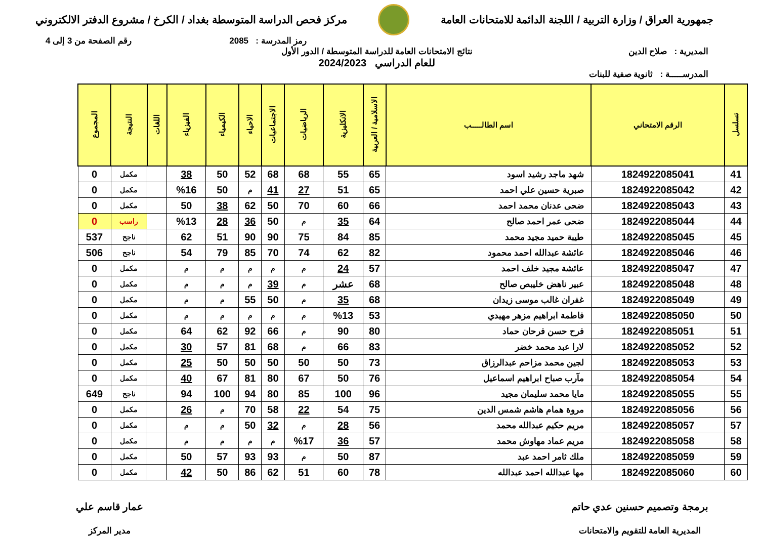جمهورية العراق / وزارة التربية / اللجنة الدائمة للامتحانات العامة
مركز فحص الدراسة المتوسطة بغداد / الكرخ / مشروع الدفتر الالكتروني
رمز المدرسة : 2085 رقم الصفحة من 3 إلى 4
المديرية : صلاح الدين نتائج الامتحانات العامة للدراسة المتوسطة / الدور الأول
للعام الدراسي 2024/2023
المدرســـــة : ثانوية صفية للبنات
| تسلسل | الرقم الامتحاني | اسم الطالـــــب | الاسلامية / العربية | الانكليزية | الرياضيات | الاجتماعيات | الاحياء | الكيمياء | الفيزياء | اللغات | النتيجة | المجموع |
| --- | --- | --- | --- | --- | --- | --- | --- | --- | --- | --- | --- | --- |
| 41 | 1824922085041 | شهد ماجد رشيد اسود | 65 | 55 | 68 | 68 | 52 | 50 | 38 | | مكمل | 0 |
| 42 | 1824922085042 | صبرية حسين علي احمد | 65 | 51 | 27 | 41 | م | 50 | %16 | | مكمل | 0 |
| 43 | 1824922085043 | ضحى عدنان محمد احمد | 66 | 60 | 70 | 50 | 62 | 38 | 50 | | مكمل | 0 |
| 44 | 1824922085044 | ضحى عمر احمد صالح | 64 | 35 | م | 50 | 36 | 28 | %13 | | راسب | 0 |
| 45 | 1824922085045 | طيبة حميد مجيد محمد | 85 | 84 | 75 | 90 | 90 | 51 | 62 | | ناجح | 537 |
| 46 | 1824922085046 | عائشة عبدالله احمد محمود | 82 | 62 | 74 | 70 | 85 | 79 | 54 | | ناجح | 506 |
| 47 | 1824922085047 | عائشة مجيد خلف احمد | 57 | 24 | م | م | م | م | م | | مكمل | 0 |
| 48 | 1824922085048 | عبير ناهض خليبص صالح | 68 | عشر | م | 39 | م | م | م | | مكمل | 0 |
| 49 | 1824922085049 | غفران غالب موسى زيدان | 68 | 35 | م | 50 | 55 | م | م | | مكمل | 0 |
| 50 | 1824922085050 | فاطمة ابراهيم مزهر مهيدي | 53 | %13 | م | م | م | م | م | | مكمل | 0 |
| 51 | 1824922085051 | فرح حسن فرحان حماد | 80 | 90 | م | 66 | 92 | 62 | 64 | | مكمل | 0 |
| 52 | 1824922085052 | لارا عبد محمد خضر | 83 | 66 | م | 68 | 81 | 57 | 30 | | مكمل | 0 |
| 53 | 1824922085053 | لجين محمد مزاحم عبدالرزاق | 73 | 50 | 50 | 50 | 50 | 50 | 25 | | مكمل | 0 |
| 54 | 1824922085054 | مآرب صباح ابراهيم اسماعيل | 76 | 50 | 67 | 80 | 81 | 67 | 40 | | مكمل | 0 |
| 55 | 1824922085055 | مايا محمد سليمان مجيد | 96 | 100 | 85 | 80 | 94 | 100 | 94 | | ناجح | 649 |
| 56 | 1824922085056 | مروة همام هاشم شمس الدين | 75 | 54 | 22 | 58 | 70 | م | 26 | | مكمل | 0 |
| 57 | 1824922085057 | مريم حكيم عبدالله محمد | 56 | 28 | م | 32 | 50 | م | م | | مكمل | 0 |
| 58 | 1824922085058 | مريم عماد مهاوش محمد | 57 | 36 | %17 | م | م | م | م | | مكمل | 0 |
| 59 | 1824922085059 | ملك ثامر احمد عبد | 87 | 50 | م | 93 | 93 | 57 | 50 | | مكمل | 0 |
| 60 | 1824922085060 | مها عبدالله احمد عبدالله | 78 | 60 | 51 | 62 | 86 | 50 | 42 | | مكمل | 0 |
برمجة وتصميم حسنين عدي حاتم
المديرية العامة للتقويم والامتحانات
عمار قاسم علي
مدير المركز